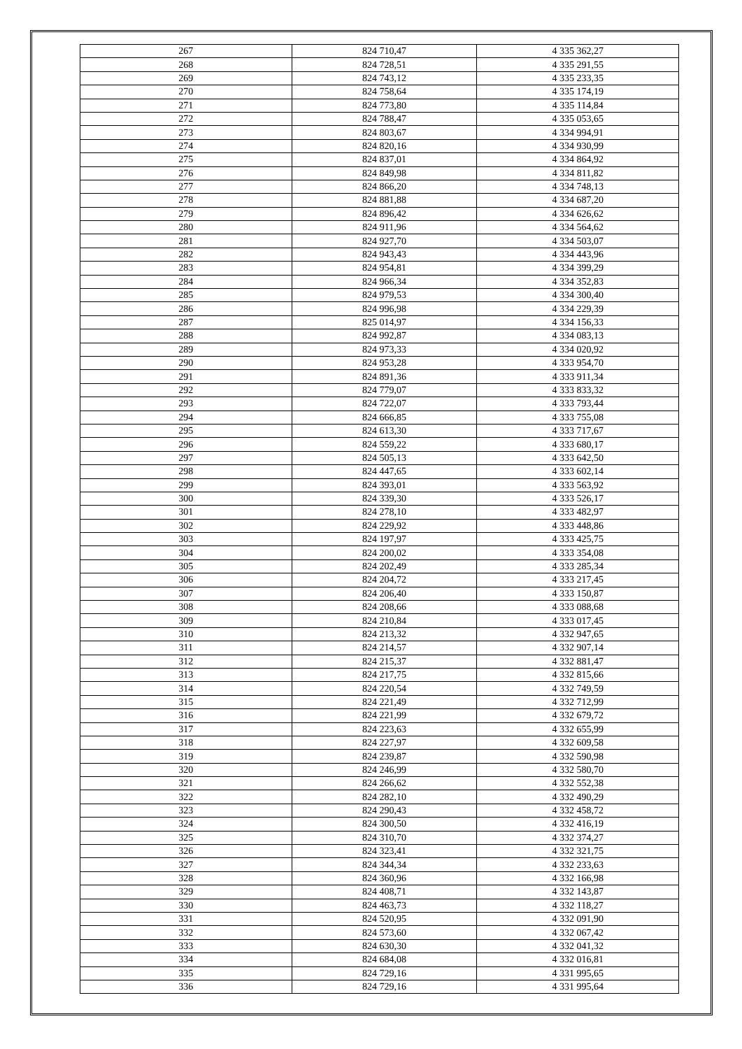| 267 | 824 710,47 | 4 335 362,27 |
| 268 | 824 728,51 | 4 335 291,55 |
| 269 | 824 743,12 | 4 335 233,35 |
| 270 | 824 758,64 | 4 335 174,19 |
| 271 | 824 773,80 | 4 335 114,84 |
| 272 | 824 788,47 | 4 335 053,65 |
| 273 | 824 803,67 | 4 334 994,91 |
| 274 | 824 820,16 | 4 334 930,99 |
| 275 | 824 837,01 | 4 334 864,92 |
| 276 | 824 849,98 | 4 334 811,82 |
| 277 | 824 866,20 | 4 334 748,13 |
| 278 | 824 881,88 | 4 334 687,20 |
| 279 | 824 896,42 | 4 334 626,62 |
| 280 | 824 911,96 | 4 334 564,62 |
| 281 | 824 927,70 | 4 334 503,07 |
| 282 | 824 943,43 | 4 334 443,96 |
| 283 | 824 954,81 | 4 334 399,29 |
| 284 | 824 966,34 | 4 334 352,83 |
| 285 | 824 979,53 | 4 334 300,40 |
| 286 | 824 996,98 | 4 334 229,39 |
| 287 | 825 014,97 | 4 334 156,33 |
| 288 | 824 992,87 | 4 334 083,13 |
| 289 | 824 973,33 | 4 334 020,92 |
| 290 | 824 953,28 | 4 333 954,70 |
| 291 | 824 891,36 | 4 333 911,34 |
| 292 | 824 779,07 | 4 333 833,32 |
| 293 | 824 722,07 | 4 333 793,44 |
| 294 | 824 666,85 | 4 333 755,08 |
| 295 | 824 613,30 | 4 333 717,67 |
| 296 | 824 559,22 | 4 333 680,17 |
| 297 | 824 505,13 | 4 333 642,50 |
| 298 | 824 447,65 | 4 333 602,14 |
| 299 | 824 393,01 | 4 333 563,92 |
| 300 | 824 339,30 | 4 333 526,17 |
| 301 | 824 278,10 | 4 333 482,97 |
| 302 | 824 229,92 | 4 333 448,86 |
| 303 | 824 197,97 | 4 333 425,75 |
| 304 | 824 200,02 | 4 333 354,08 |
| 305 | 824 202,49 | 4 333 285,34 |
| 306 | 824 204,72 | 4 333 217,45 |
| 307 | 824 206,40 | 4 333 150,87 |
| 308 | 824 208,66 | 4 333 088,68 |
| 309 | 824 210,84 | 4 333 017,45 |
| 310 | 824 213,32 | 4 332 947,65 |
| 311 | 824 214,57 | 4 332 907,14 |
| 312 | 824 215,37 | 4 332 881,47 |
| 313 | 824 217,75 | 4 332 815,66 |
| 314 | 824 220,54 | 4 332 749,59 |
| 315 | 824 221,49 | 4 332 712,99 |
| 316 | 824 221,99 | 4 332 679,72 |
| 317 | 824 223,63 | 4 332 655,99 |
| 318 | 824 227,97 | 4 332 609,58 |
| 319 | 824 239,87 | 4 332 590,98 |
| 320 | 824 246,99 | 4 332 580,70 |
| 321 | 824 266,62 | 4 332 552,38 |
| 322 | 824 282,10 | 4 332 490,29 |
| 323 | 824 290,43 | 4 332 458,72 |
| 324 | 824 300,50 | 4 332 416,19 |
| 325 | 824 310,70 | 4 332 374,27 |
| 326 | 824 323,41 | 4 332 321,75 |
| 327 | 824 344,34 | 4 332 233,63 |
| 328 | 824 360,96 | 4 332 166,98 |
| 329 | 824 408,71 | 4 332 143,87 |
| 330 | 824 463,73 | 4 332 118,27 |
| 331 | 824 520,95 | 4 332 091,90 |
| 332 | 824 573,60 | 4 332 067,42 |
| 333 | 824 630,30 | 4 332 041,32 |
| 334 | 824 684,08 | 4 332 016,81 |
| 335 | 824 729,16 | 4 331 995,65 |
| 336 | 824 729,16 | 4 331 995,64 |